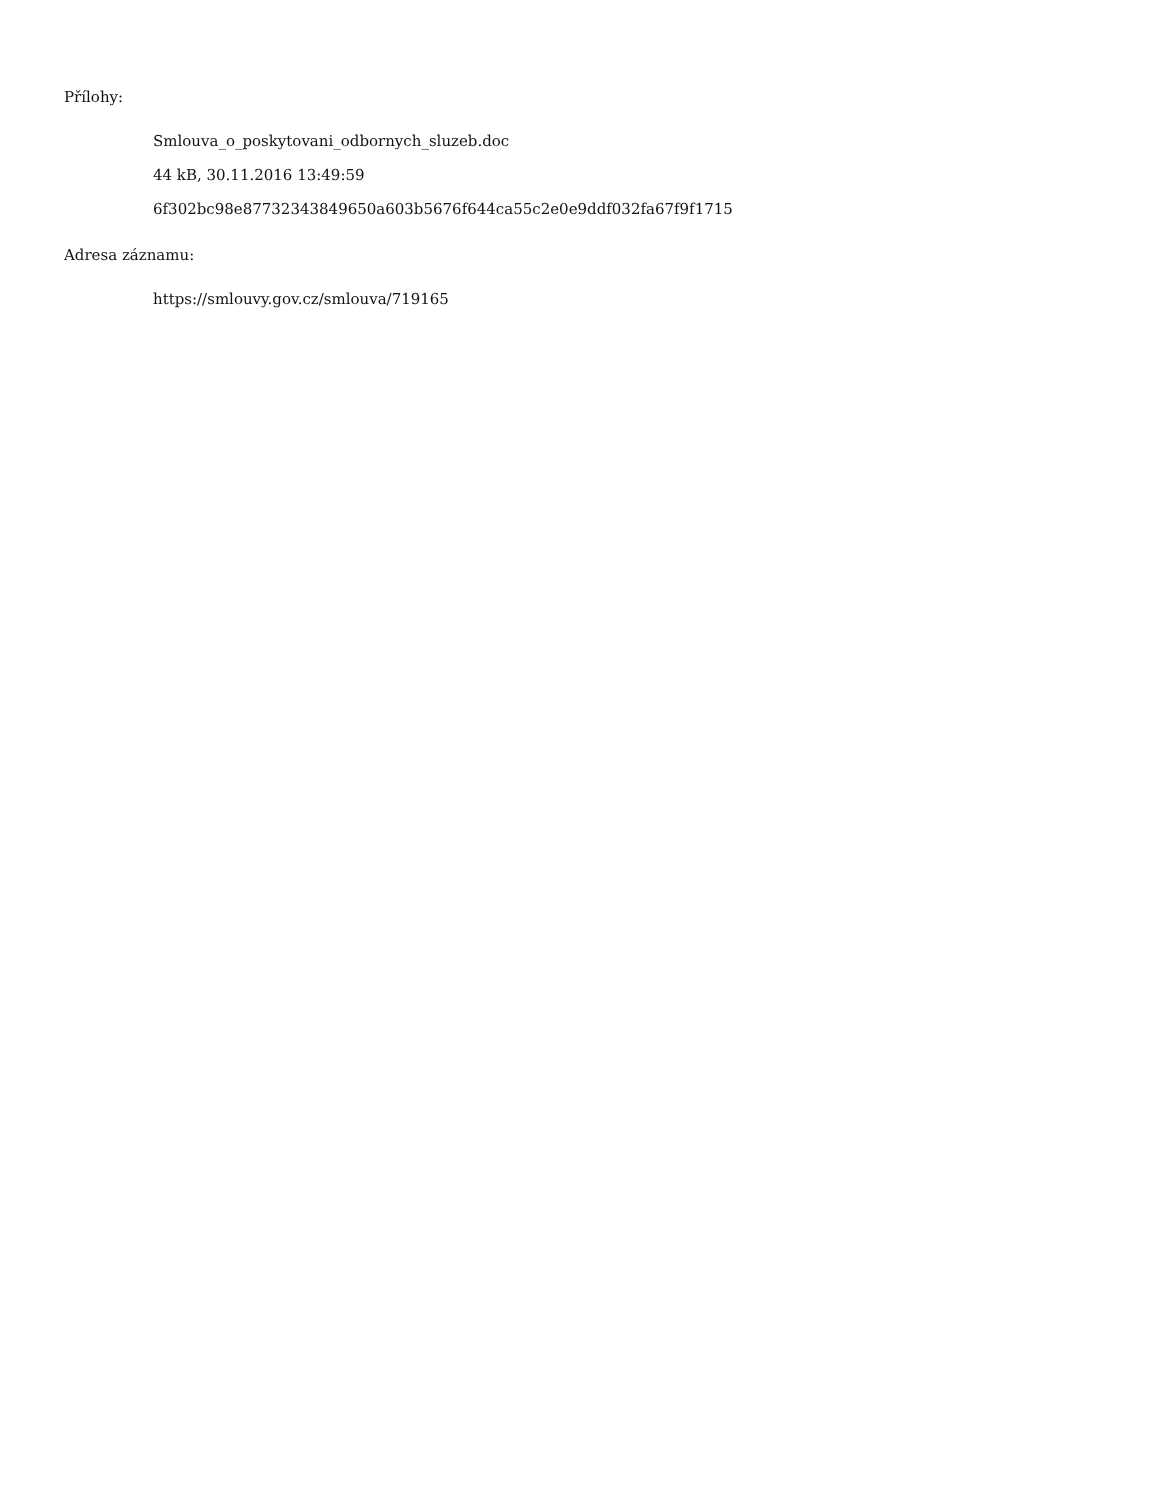Přílohy:
Smlouva_o_poskytovani_odbornych_sluzeb.doc
44 kB, 30.11.2016 13:49:59
6f302bc98e87732343849650a603b5676f644ca55c2e0e9ddf032fa67f9f1715
Adresa záznamu:
https://smlouvy.gov.cz/smlouva/719165